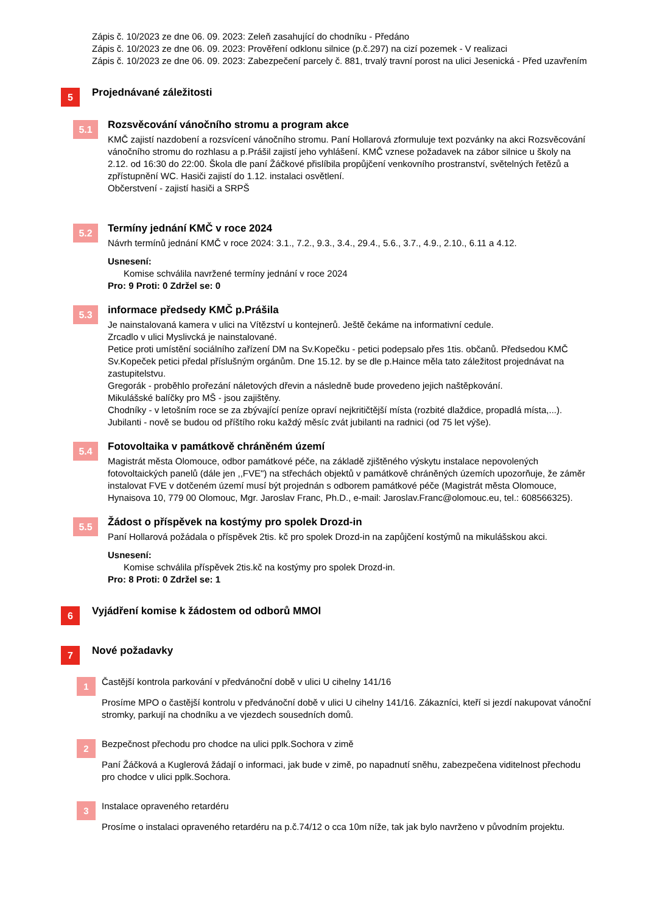Zápis č. 10/2023 ze dne 06. 09. 2023: Zeleň zasahující do chodníku - Předáno
Zápis č. 10/2023 ze dne 06. 09. 2023: Prověření odklonu silnice (p.č.297) na cizí pozemek - V realizaci
Zápis č. 10/2023 ze dne 06. 09. 2023: Zabezpečení parcely č. 881, trvalý travní porost na ulici Jesenická - Před uzavřením
5
Projednávané záležitosti
5.1
Rozsvěcování vánočního stromu a program akce
KMČ zajistí nazdobení a rozsvícení vánočního stromu. Paní Hollarová zformuluje text pozvánky na akci Rozsvěcování vánočního stromu do rozhlasu a p.Prášil zajistí jeho vyhlášení. KMČ vznese požadavek na zábor silnice u školy na 2.12. od 16:30 do 22:00. Škola dle paní Žáčkové přislíbila propůjčení venkovního prostranství, světelných řetězů a zpřístupnění WC. Hasiči zajistí do 1.12. instalaci osvětlení.
Občerstvení - zajistí hasiči a SRPŠ
5.2
Termíny jednání KMČ v roce 2024
Návrh termínů jednání KMČ v roce 2024: 3.1., 7.2., 9.3., 3.4., 29.4., 5.6., 3.7., 4.9., 2.10., 6.11 a 4.12.
Usnesení:
Komise schválila navržené termíny jednání v roce 2024
Pro: 9 Proti: 0 Zdržel se: 0
5.3
informace předsedy KMČ p.Prášila
Je nainstalovaná kamera v ulici na Vítězství u kontejnerů. Ještě čekáme na informativní cedule.
Zrcadlo v ulici Myslivcká je nainstalované.
Petice proti umístění sociálního zařízení DM na Sv.Kopečku - petici podepsalo přes 1tis. občanů. Předsedou KMČ Sv.Kopeček petici předal příslušným orgánům. Dne 15.12. by se dle p.Haince měla tato záležitost projednávat na zastupitelstvu.
Gregorák - proběhlo prořezání náletových dřevin a následně bude provedeno jejich naštěpkování.
Mikulášské balíčky pro MŠ - jsou zajištěny.
Chodníky - v letošním roce se za zbývající peníze opraví nejkritičtější místa (rozbité dlaždice, propadlá místa,...).
Jubilanti - nově se budou od příštího roku každý měsíc zvát jubilanti na radnici (od 75 let výše).
5.4
Fotovoltaika v památkově chráněném území
Magistrát města Olomouce, odbor památkové péče, na základě zjištěného výskytu instalace nepovolených fotovoltaických panelů (dále jen ,,FVE") na střechách objektů v památkově chráněných územích upozorňuje, že záměr instalovat FVE v dotčeném území musí být projednán s odborem památkové péče (Magistrát města Olomouce, Hynaisova 10, 779 00 Olomouc, Mgr. Jaroslav Franc, Ph.D., e-mail: Jaroslav.Franc@olomouc.eu, tel.: 608566325).
5.5
Žádost o příspěvek na kostýmy pro spolek Drozd-in
Paní Hollarová požádala o příspěvek 2tis. kč pro spolek Drozd-in na zapůjčení kostýmů na mikulášskou akci.
Usnesení:
Komise schválila příspěvek 2tis.kč na kostýmy pro spolek Drozd-in.
Pro: 8 Proti: 0 Zdržel se: 1
6
Vyjádření komise k žádostem od odborů MMOl
7
Nové požadavky
1
Častější kontrola parkování v předvánoční době v ulici U cihelny 141/16
Prosíme MPO o častější kontrolu v předvánoční době v ulici U cihelny 141/16. Zákazníci, kteří si jezdí nakupovat vánoční stromky, parkují na chodníku a ve vjezdech sousedních domů.
2
Bezpečnost přechodu pro chodce na ulici pplk.Sochora v zimě
Paní Žáčková a Kuglerová žádají o informaci, jak bude v zimě, po napadnutí sněhu, zabezpečena viditelnost přechodu pro chodce v ulici pplk.Sochora.
3
Instalace opraveného retardéru
Prosíme o instalaci opraveného retardéru na p.č.74/12 o cca 10m níže, tak jak bylo navrženo v původním projektu.